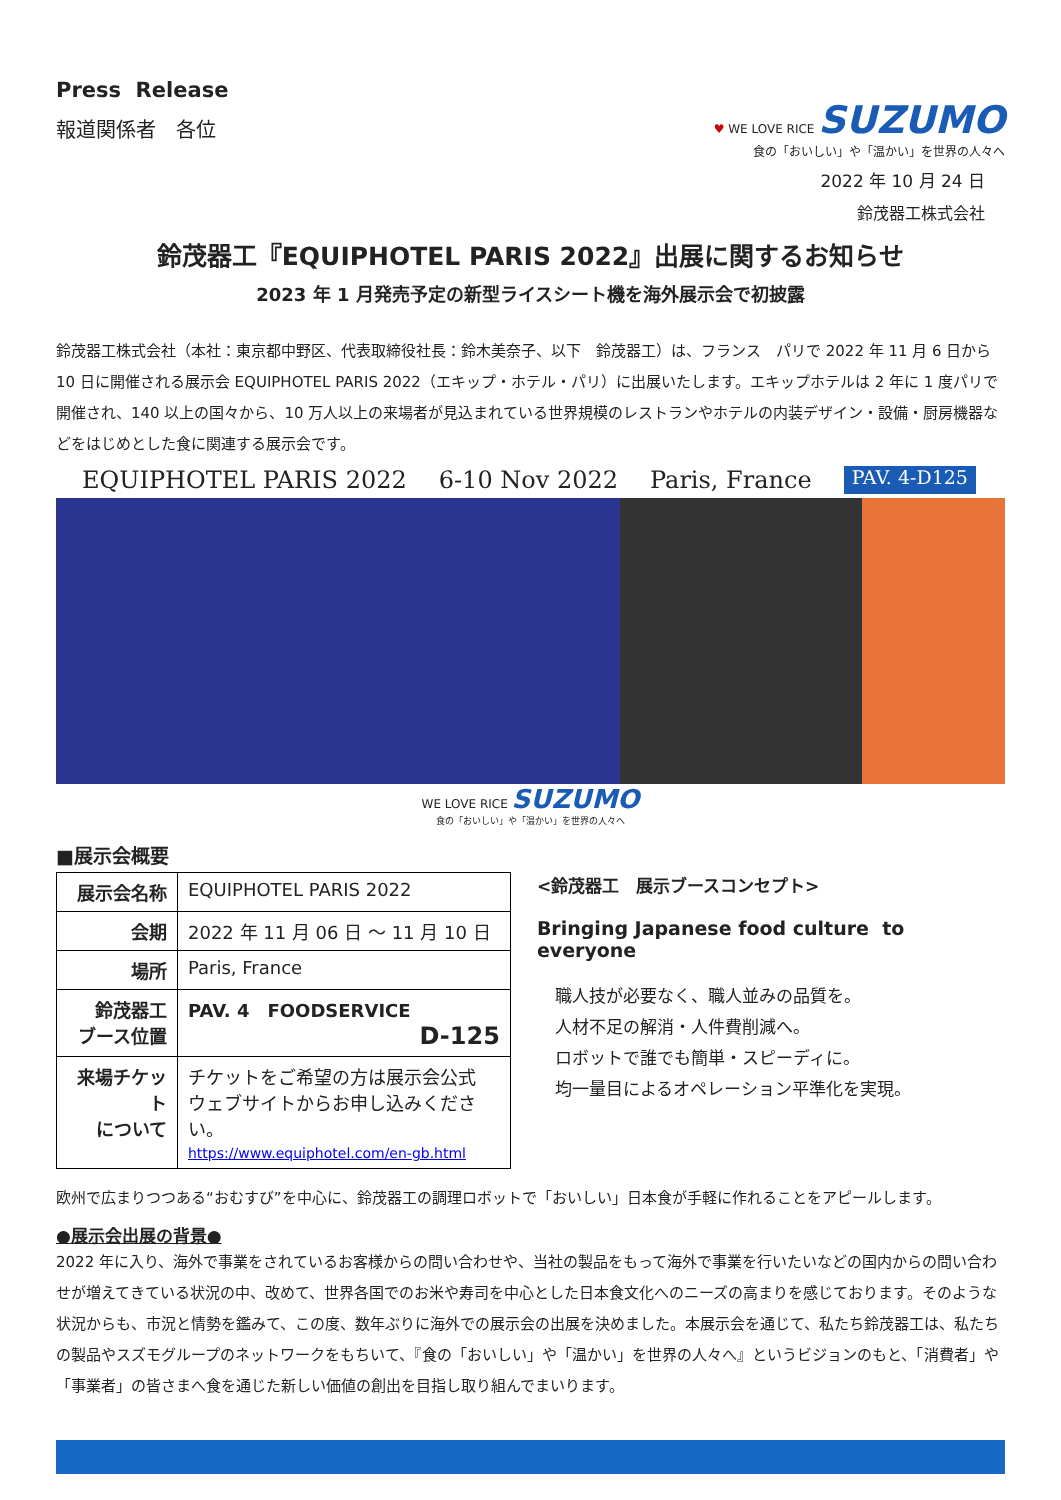Press Release
報道関係者　各位
♥ WE LOVE RICE SUZUMO
食の「おいしい」や「温かい」を世界の人々へ
2022 年 10 月 24 日
鈴茂器工株式会社
鈴茂器工『EQUIPHOTEL PARIS 2022』出展に関するお知らせ
2023 年 1 月発売予定の新型ライスシート機を海外展示会で初披露
鈴茂器工株式会社（本社：東京都中野区、代表取締役社長：鈴木美奈子、以下　鈴茂器工）は、フランス　パリで 2022 年 11 月 6 日から 10 日に開催される展示会 EQUIPHOTEL PARIS 2022（エキップ・ホテル・パリ）に出展いたします。エキップホテルは 2 年に 1 度パリで開催され、140 以上の国々から、10 万人以上の来場者が見込まれている世界規模のレストランやホテルの内装デザイン・設備・厨房機器などをはじめとした食に関連する展示会です。
EQUIPHOTEL PARIS 2022 6-10 Nov 2022 Paris, France PAV. 4-D125
WE LOVE RICE SUZUMO
食の「おいしい」や「温かい」を世界の人々へ
■展示会概要
| 展示会名称 | EQUIPHOTEL PARIS 2022 |
| 会期 | 2022 年 11 月 06 日 ～ 11 月 10 日 |
| 場所 | Paris, France |
| 鈴茂器工 ブース位置 | PAV. 4 FOODSERVICE D-125 |
| 来場チケット について | チケットをご希望の方は展示会公式 ウェブサイトからお申し込みください。 https://www.equiphotel.com/en-gb.html |
<鈴茂器工　展示ブースコンセプト>
Bringing Japanese food culture to everyone
職人技が必要なく、職人並みの品質を。
人材不足の解消・人件費削減へ。
ロボットで誰でも簡単・スピーディに。
均一量目によるオペレーション平準化を実現。
欧州で広まりつつある“おむすび”を中心に、鈴茂器工の調理ロボットで「おいしい」日本食が手軽に作れることをアピールします。
●展示会出展の背景●
2022 年に入り、海外で事業をされているお客様からの問い合わせや、当社の製品をもって海外で事業を行いたいなどの国内からの問い合わせが増えてきている状況の中、改めて、世界各国でのお米や寿司を中心とした日本食文化へのニーズの高まりを感じております。そのような状況からも、市況と情勢を鑑みて、この度、数年ぶりに海外での展示会の出展を決めました。本展示会を通じて、私たち鈴茂器工は、私たちの製品やスズモグループのネットワークをもちいて、『食の「おいしい」や「温かい」を世界の人々へ』というビジョンのもと、「消費者」や「事業者」の皆さまへ食を通じた新しい価値の創出を目指し取り組んでまいります。